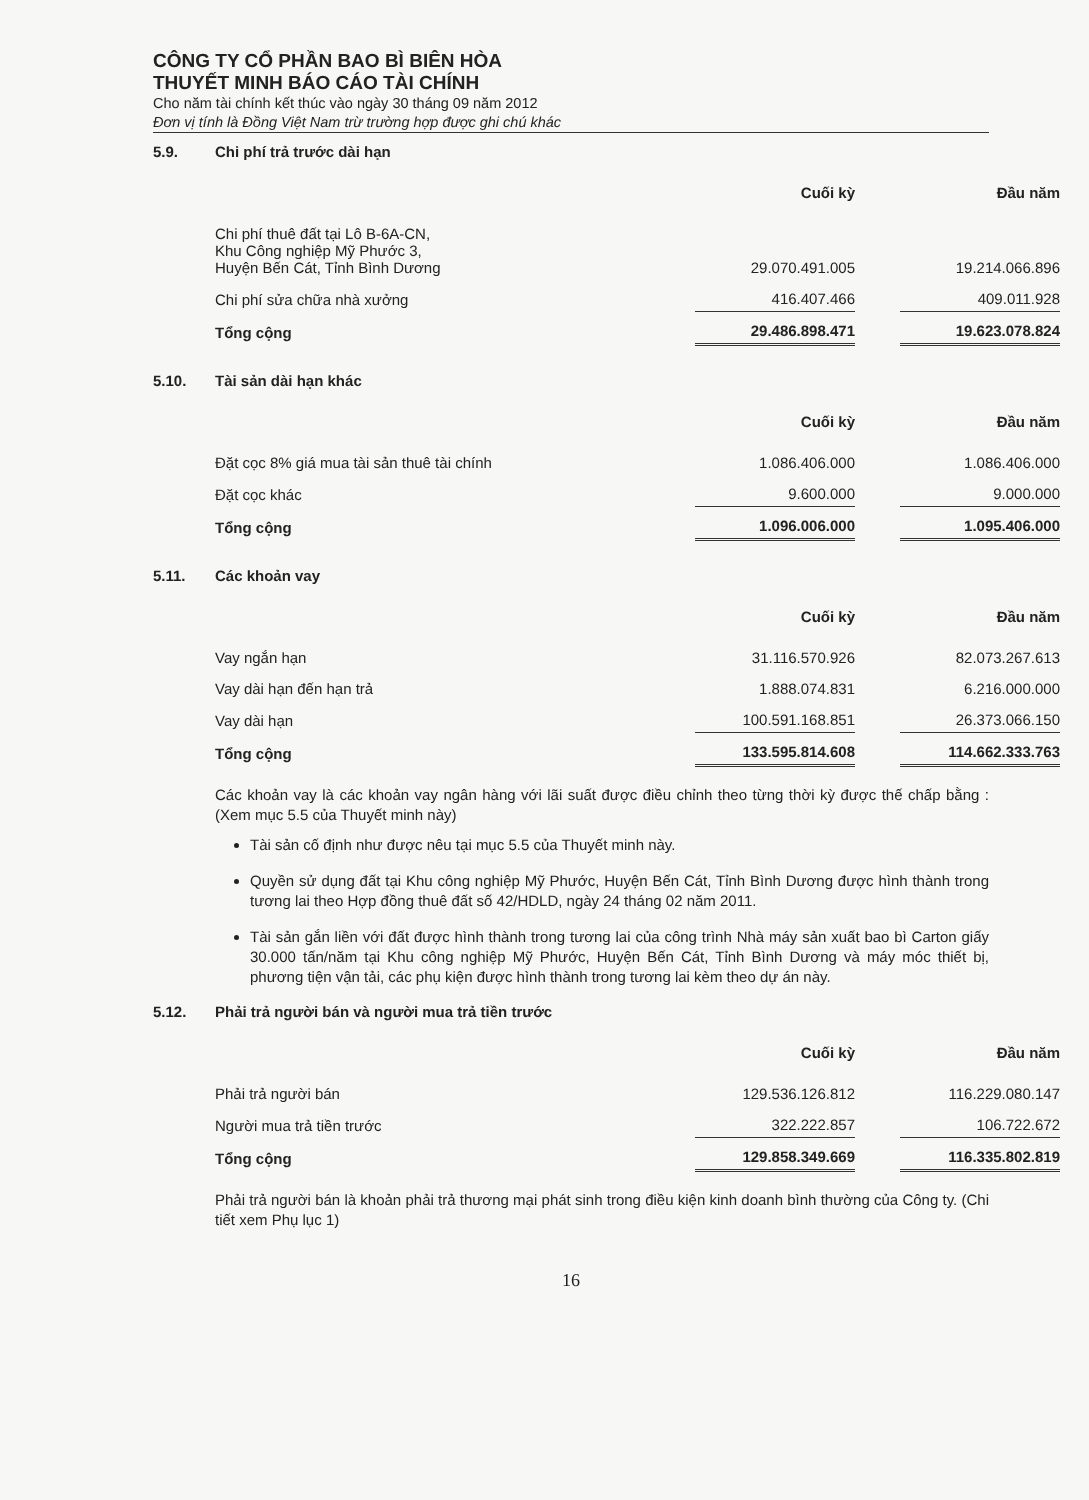CÔNG TY CỔ PHẦN BAO BÌ BIÊN HÒA
THUYẾT MINH BÁO CÁO TÀI CHÍNH
Cho năm tài chính kết thúc vào ngày 30 tháng 09 năm 2012
Đơn vị tính là Đồng Việt Nam trừ trường hợp được ghi chú khác
5.9. Chi phí trả trước dài hạn
| | Cuối kỳ | | Đầu năm |
| --- | --- | --- | --- |
| Chi phí thuê đất tại Lô B-6A-CN, Khu Công nghiệp Mỹ Phước 3, Huyện Bến Cát, Tỉnh Bình Dương | 29.070.491.005 | | 19.214.066.896 |
| Chi phí sửa chữa nhà xưởng | 416.407.466 | | 409.011.928 |
| Tổng cộng | 29.486.898.471 | | 19.623.078.824 |
5.10. Tài sản dài hạn khác
| | Cuối kỳ | | Đầu năm |
| --- | --- | --- | --- |
| Đặt cọc 8% giá mua tài sản thuê tài chính | 1.086.406.000 | | 1.086.406.000 |
| Đặt cọc khác | 9.600.000 | | 9.000.000 |
| Tổng cộng | 1.096.006.000 | | 1.095.406.000 |
5.11. Các khoản vay
| | Cuối kỳ | | Đầu năm |
| --- | --- | --- | --- |
| Vay ngắn hạn | 31.116.570.926 | | 82.073.267.613 |
| Vay dài hạn đến hạn trả | 1.888.074.831 | | 6.216.000.000 |
| Vay dài hạn | 100.591.168.851 | | 26.373.066.150 |
| Tổng cộng | 133.595.814.608 | | 114.662.333.763 |
Các khoản vay là các khoản vay ngân hàng với lãi suất được điều chỉnh theo từng thời kỳ được thế chấp bằng : (Xem mục 5.5 của Thuyết minh này)
Tài sản cố định như được nêu tại mục 5.5 của Thuyết minh này.
Quyền sử dụng đất tại Khu công nghiệp Mỹ Phước, Huyện Bến Cát, Tỉnh Bình Dương được hình thành trong tương lai theo Hợp đồng thuê đất số 42/HDLD, ngày 24 tháng 02 năm 2011.
Tài sản gắn liền với đất được hình thành trong tương lai của công trình Nhà máy sản xuất bao bì Carton giấy 30.000 tấn/năm tại Khu công nghiệp Mỹ Phước, Huyện Bến Cát, Tỉnh Bình Dương và máy móc thiết bị, phương tiện vận tải, các phụ kiện được hình thành trong tương lai kèm theo dự án này.
5.12. Phải trả người bán và người mua trả tiền trước
| | Cuối kỳ | | Đầu năm |
| --- | --- | --- | --- |
| Phải trả người bán | 129.536.126.812 | | 116.229.080.147 |
| Người mua trả tiền trước | 322.222.857 | | 106.722.672 |
| Tổng cộng | 129.858.349.669 | | 116.335.802.819 |
Phải trả người bán là khoản phải trả thương mại phát sinh trong điều kiện kinh doanh bình thường của Công ty. (Chi tiết xem Phụ lục 1)
16